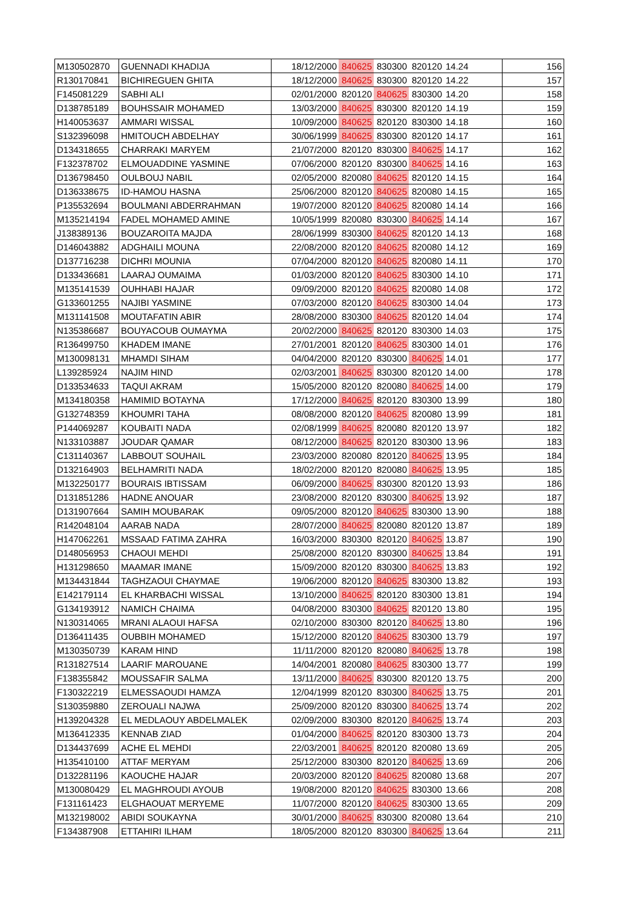| M130502870 | GUENNADI KHADIJA | 18/12/2000 | 840625 | 830300 | 820120 | 14.24 | 156 |
| R130170841 | BICHIREGUEN GHITA | 18/12/2000 | 840625 | 830300 | 820120 | 14.22 | 157 |
| F145081229 | SABHI ALI | 02/01/2000 | 820120 | 840625 | 830300 | 14.20 | 158 |
| D138785189 | BOUHSSAIR MOHAMED | 13/03/2000 | 840625 | 830300 | 820120 | 14.19 | 159 |
| H140053637 | AMMARI WISSAL | 10/09/2000 | 840625 | 820120 | 830300 | 14.18 | 160 |
| S132396098 | HMITOUCH ABDELHAY | 30/06/1999 | 840625 | 830300 | 820120 | 14.17 | 161 |
| D134318655 | CHARRAKI MARYEM | 21/07/2000 | 820120 | 830300 | 840625 | 14.17 | 162 |
| F132378702 | ELMOUADDINE YASMINE | 07/06/2000 | 820120 | 830300 | 840625 | 14.16 | 163 |
| D136798450 | OULBOUJ NABIL | 02/05/2000 | 820080 | 840625 | 820120 | 14.15 | 164 |
| D136338675 | ID-HAMOU HASNA | 25/06/2000 | 820120 | 840625 | 820080 | 14.15 | 165 |
| P135532694 | BOULMANI ABDERRAHMAN | 19/07/2000 | 820120 | 840625 | 820080 | 14.14 | 166 |
| M135214194 | FADEL MOHAMED AMINE | 10/05/1999 | 820080 | 830300 | 840625 | 14.14 | 167 |
| J138389136 | BOUZAROITA MAJDA | 28/06/1999 | 830300 | 840625 | 820120 | 14.13 | 168 |
| D146043882 | ADGHAILI MOUNA | 22/08/2000 | 820120 | 840625 | 820080 | 14.12 | 169 |
| D137716238 | DICHRI MOUNIA | 07/04/2000 | 820120 | 840625 | 820080 | 14.11 | 170 |
| D133436681 | LAARAJ OUMAIMA | 01/03/2000 | 820120 | 840625 | 830300 | 14.10 | 171 |
| M135141539 | OUHHABI HAJAR | 09/09/2000 | 820120 | 840625 | 820080 | 14.08 | 172 |
| G133601255 | NAJIBI YASMINE | 07/03/2000 | 820120 | 840625 | 830300 | 14.04 | 173 |
| M131141508 | MOUTAFATIN ABIR | 28/08/2000 | 830300 | 840625 | 820120 | 14.04 | 174 |
| N135386687 | BOUYACOUB OUMAYMA | 20/02/2000 | 840625 | 820120 | 830300 | 14.03 | 175 |
| R136499750 | KHADEM IMANE | 27/01/2001 | 820120 | 840625 | 830300 | 14.01 | 176 |
| M130098131 | MHAMDI SIHAM | 04/04/2000 | 820120 | 830300 | 840625 | 14.01 | 177 |
| L139285924 | NAJIM HIND | 02/03/2001 | 840625 | 830300 | 820120 | 14.00 | 178 |
| D133534633 | TAQUI AKRAM | 15/05/2000 | 820120 | 820080 | 840625 | 14.00 | 179 |
| M134180358 | HAMIMID BOTAYNA | 17/12/2000 | 840625 | 820120 | 830300 | 13.99 | 180 |
| G132748359 | KHOUMRI TAHA | 08/08/2000 | 820120 | 840625 | 820080 | 13.99 | 181 |
| P144069287 | KOUBAITI NADA | 02/08/1999 | 840625 | 820080 | 820120 | 13.97 | 182 |
| N133103887 | JOUDAR QAMAR | 08/12/2000 | 840625 | 820120 | 830300 | 13.96 | 183 |
| C131140367 | LABBOUT SOUHAIL | 23/03/2000 | 820080 | 820120 | 840625 | 13.95 | 184 |
| D132164903 | BELHAMRITI NADA | 18/02/2000 | 820120 | 820080 | 840625 | 13.95 | 185 |
| M132250177 | BOURAIS IBTISSAM | 06/09/2000 | 840625 | 830300 | 820120 | 13.93 | 186 |
| D131851286 | HADNE ANOUAR | 23/08/2000 | 820120 | 830300 | 840625 | 13.92 | 187 |
| D131907664 | SAMIH MOUBARAK | 09/05/2000 | 820120 | 840625 | 830300 | 13.90 | 188 |
| R142048104 | AARAB NADA | 28/07/2000 | 840625 | 820080 | 820120 | 13.87 | 189 |
| H147062261 | MSSAAD FATIMA ZAHRA | 16/03/2000 | 830300 | 820120 | 840625 | 13.87 | 190 |
| D148056953 | CHAOUI MEHDI | 25/08/2000 | 820120 | 830300 | 840625 | 13.84 | 191 |
| H131298650 | MAAMAR IMANE | 15/09/2000 | 820120 | 830300 | 840625 | 13.83 | 192 |
| M134431844 | TAGHZAOUI CHAYMAE | 19/06/2000 | 820120 | 840625 | 830300 | 13.82 | 193 |
| E142179114 | EL KHARBACHI WISSAL | 13/10/2000 | 840625 | 820120 | 830300 | 13.81 | 194 |
| G134193912 | NAMICH CHAIMA | 04/08/2000 | 830300 | 840625 | 820120 | 13.80 | 195 |
| N130314065 | MRANI ALAOUI HAFSA | 02/10/2000 | 830300 | 820120 | 840625 | 13.80 | 196 |
| D136411435 | OUBBIH MOHAMED | 15/12/2000 | 820120 | 840625 | 830300 | 13.79 | 197 |
| M130350739 | KARAM HIND | 11/11/2000 | 820120 | 820080 | 840625 | 13.78 | 198 |
| R131827514 | LAARIF MAROUANE | 14/04/2001 | 820080 | 840625 | 830300 | 13.77 | 199 |
| F138355842 | MOUSSAFIR SALMA | 13/11/2000 | 840625 | 830300 | 820120 | 13.75 | 200 |
| F130322219 | ELMESSAOUDI HAMZA | 12/04/1999 | 820120 | 830300 | 840625 | 13.75 | 201 |
| S130359880 | ZEROUALI NAJWA | 25/09/2000 | 820120 | 830300 | 840625 | 13.74 | 202 |
| H139204328 | EL MEDLAOUY ABDELMALEK | 02/09/2000 | 830300 | 820120 | 840625 | 13.74 | 203 |
| M136412335 | KENNAB ZIAD | 01/04/2000 | 840625 | 820120 | 830300 | 13.73 | 204 |
| D134437699 | ACHE EL MEHDI | 22/03/2001 | 840625 | 820120 | 820080 | 13.69 | 205 |
| H135410100 | ATTAF MERYAM | 25/12/2000 | 830300 | 820120 | 840625 | 13.69 | 206 |
| D132281196 | KAOUCHE HAJAR | 20/03/2000 | 820120 | 840625 | 820080 | 13.68 | 207 |
| M130080429 | EL MAGHROUDI AYOUB | 19/08/2000 | 820120 | 840625 | 830300 | 13.66 | 208 |
| F131161423 | ELGHAOUAT MERYEME | 11/07/2000 | 820120 | 840625 | 830300 | 13.65 | 209 |
| M132198002 | ABIDI SOUKAYNA | 30/01/2000 | 840625 | 830300 | 820080 | 13.64 | 210 |
| F134387908 | ETTAHIRI ILHAM | 18/05/2000 | 820120 | 830300 | 840625 | 13.64 | 211 |